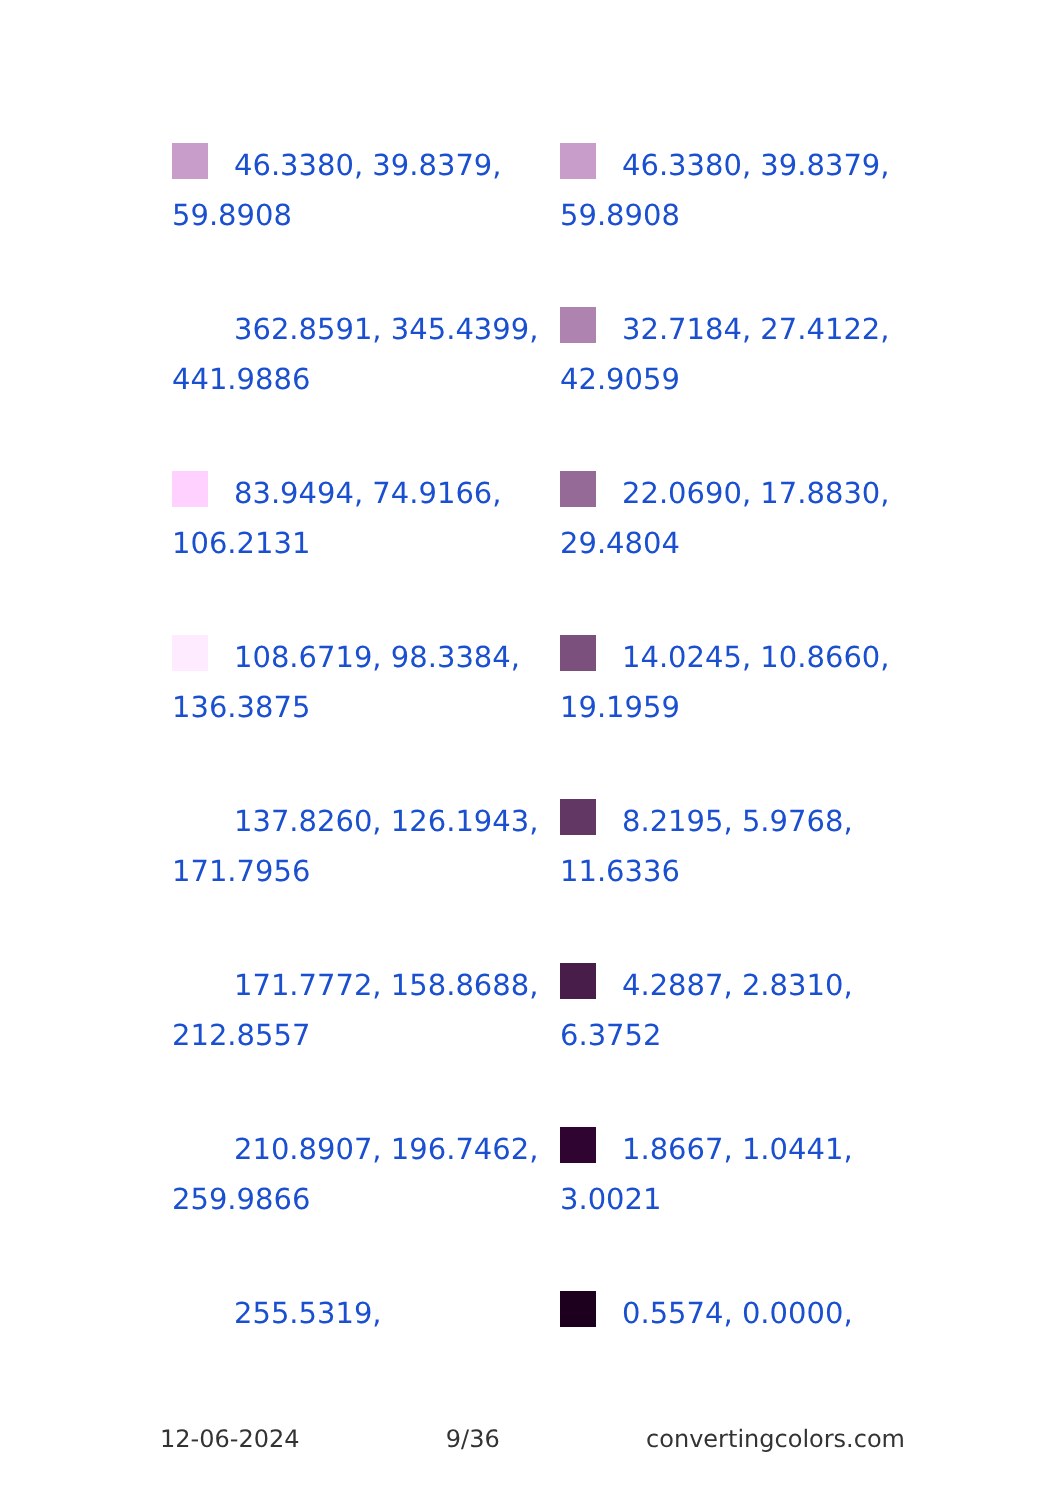| 46.3380, 39.8379, 59.8908 | 46.3380, 39.8379, 59.8908 |
| 362.8591, 345.4399, 441.9886 | 32.7184, 27.4122, 42.9059 |
| 83.9494, 74.9166, 106.2131 | 22.0690, 17.8830, 29.4804 |
| 108.6719, 98.3384, 136.3875 | 14.0245, 10.8660, 19.1959 |
| 137.8260, 126.1943, 171.7956 | 8.2195, 5.9768, 11.6336 |
| 171.7772, 158.8688, 212.8557 | 4.2887, 2.8310, 6.3752 |
| 210.8907, 196.7462, 259.9866 | 1.8667, 1.0441, 3.0021 |
| 255.5319, | 0.5574, 0.0000, |
12-06-2024 9/36 convertingcolors.com